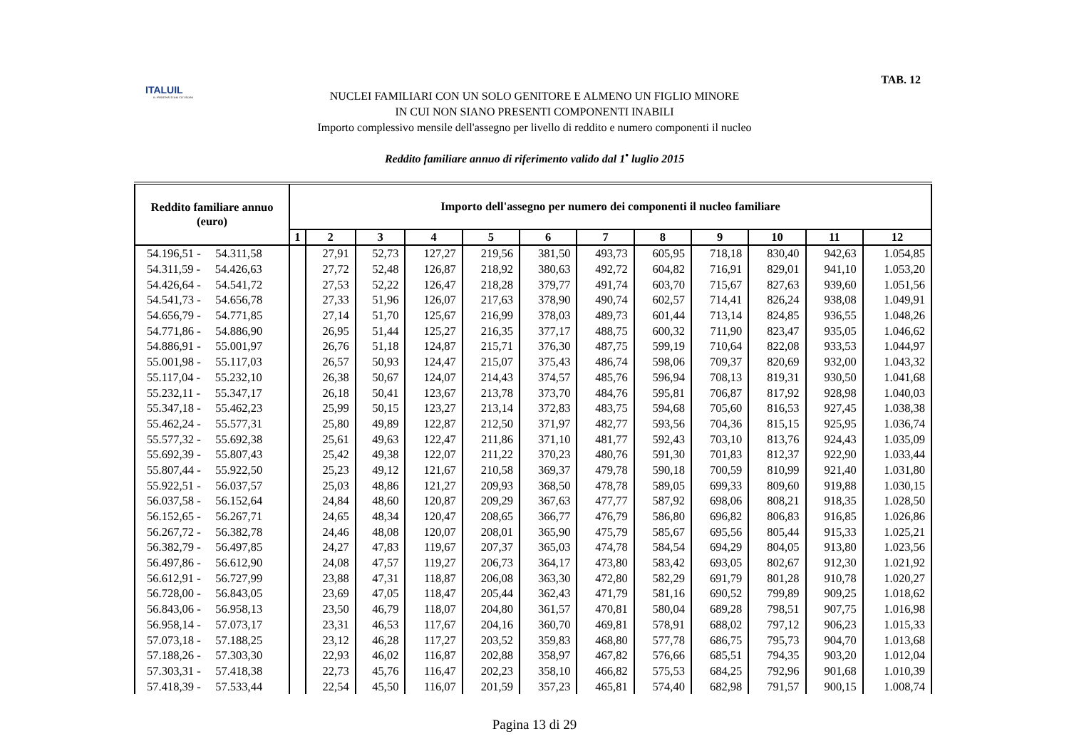ITALUIL
IL PATRONATO DEI CITTADINI
TAB. 12
NUCLEI FAMILIARI CON UN SOLO GENITORE E ALMENO UN FIGLIO MINORE
IN CUI NON SIANO PRESENTI COMPONENTI INABILI
Importo complessivo mensile dell'assegno per livello di reddito e numero componenti il nucleo
Reddito familiare annuo di riferimento valido dal 1<sup>•</sup> luglio 2015
| Reddito familiare annuo (euro) | Importo dell'assegno per numero dei componenti il nucleo familiare | | | | | | | | | | | |
| --- | --- | --- | --- | --- | --- | --- | --- | --- | --- | --- | --- | --- |
| | 1 | 2 | 3 | 4 | 5 | 6 | 7 | 8 | 9 | 10 | 11 | 12 |
| 54.196,51 - 54.311,58 | | 27,91 | 52,73 | 127,27 | 219,56 | 381,50 | 493,73 | 605,95 | 718,18 | 830,40 | 942,63 | 1.054,85 |
| 54.311,59 - 54.426,63 | | 27,72 | 52,48 | 126,87 | 218,92 | 380,63 | 492,72 | 604,82 | 716,91 | 829,01 | 941,10 | 1.053,20 |
| 54.426,64 - 54.541,72 | | 27,53 | 52,22 | 126,47 | 218,28 | 379,77 | 491,74 | 603,70 | 715,67 | 827,63 | 939,60 | 1.051,56 |
| 54.541,73 - 54.656,78 | | 27,33 | 51,96 | 126,07 | 217,63 | 378,90 | 490,74 | 602,57 | 714,41 | 826,24 | 938,08 | 1.049,91 |
| 54.656,79 - 54.771,85 | | 27,14 | 51,70 | 125,67 | 216,99 | 378,03 | 489,73 | 601,44 | 713,14 | 824,85 | 936,55 | 1.048,26 |
| 54.771,86 - 54.886,90 | | 26,95 | 51,44 | 125,27 | 216,35 | 377,17 | 488,75 | 600,32 | 711,90 | 823,47 | 935,05 | 1.046,62 |
| 54.886,91 - 55.001,97 | | 26,76 | 51,18 | 124,87 | 215,71 | 376,30 | 487,75 | 599,19 | 710,64 | 822,08 | 933,53 | 1.044,97 |
| 55.001,98 - 55.117,03 | | 26,57 | 50,93 | 124,47 | 215,07 | 375,43 | 486,74 | 598,06 | 709,37 | 820,69 | 932,00 | 1.043,32 |
| 55.117,04 - 55.232,10 | | 26,38 | 50,67 | 124,07 | 214,43 | 374,57 | 485,76 | 596,94 | 708,13 | 819,31 | 930,50 | 1.041,68 |
| 55.232,11 - 55.347,17 | | 26,18 | 50,41 | 123,67 | 213,78 | 373,70 | 484,76 | 595,81 | 706,87 | 817,92 | 928,98 | 1.040,03 |
| 55.347,18 - 55.462,23 | | 25,99 | 50,15 | 123,27 | 213,14 | 372,83 | 483,75 | 594,68 | 705,60 | 816,53 | 927,45 | 1.038,38 |
| 55.462,24 - 55.577,31 | | 25,80 | 49,89 | 122,87 | 212,50 | 371,97 | 482,77 | 593,56 | 704,36 | 815,15 | 925,95 | 1.036,74 |
| 55.577,32 - 55.692,38 | | 25,61 | 49,63 | 122,47 | 211,86 | 371,10 | 481,77 | 592,43 | 703,10 | 813,76 | 924,43 | 1.035,09 |
| 55.692,39 - 55.807,43 | | 25,42 | 49,38 | 122,07 | 211,22 | 370,23 | 480,76 | 591,30 | 701,83 | 812,37 | 922,90 | 1.033,44 |
| 55.807,44 - 55.922,50 | | 25,23 | 49,12 | 121,67 | 210,58 | 369,37 | 479,78 | 590,18 | 700,59 | 810,99 | 921,40 | 1.031,80 |
| 55.922,51 - 56.037,57 | | 25,03 | 48,86 | 121,27 | 209,93 | 368,50 | 478,78 | 589,05 | 699,33 | 809,60 | 919,88 | 1.030,15 |
| 56.037,58 - 56.152,64 | | 24,84 | 48,60 | 120,87 | 209,29 | 367,63 | 477,77 | 587,92 | 698,06 | 808,21 | 918,35 | 1.028,50 |
| 56.152,65 - 56.267,71 | | 24,65 | 48,34 | 120,47 | 208,65 | 366,77 | 476,79 | 586,80 | 696,82 | 806,83 | 916,85 | 1.026,86 |
| 56.267,72 - 56.382,78 | | 24,46 | 48,08 | 120,07 | 208,01 | 365,90 | 475,79 | 585,67 | 695,56 | 805,44 | 915,33 | 1.025,21 |
| 56.382,79 - 56.497,85 | | 24,27 | 47,83 | 119,67 | 207,37 | 365,03 | 474,78 | 584,54 | 694,29 | 804,05 | 913,80 | 1.023,56 |
| 56.497,86 - 56.612,90 | | 24,08 | 47,57 | 119,27 | 206,73 | 364,17 | 473,80 | 583,42 | 693,05 | 802,67 | 912,30 | 1.021,92 |
| 56.612,91 - 56.727,99 | | 23,88 | 47,31 | 118,87 | 206,08 | 363,30 | 472,80 | 582,29 | 691,79 | 801,28 | 910,78 | 1.020,27 |
| 56.728,00 - 56.843,05 | | 23,69 | 47,05 | 118,47 | 205,44 | 362,43 | 471,79 | 581,16 | 690,52 | 799,89 | 909,25 | 1.018,62 |
| 56.843,06 - 56.958,13 | | 23,50 | 46,79 | 118,07 | 204,80 | 361,57 | 470,81 | 580,04 | 689,28 | 798,51 | 907,75 | 1.016,98 |
| 56.958,14 - 57.073,17 | | 23,31 | 46,53 | 117,67 | 204,16 | 360,70 | 469,81 | 578,91 | 688,02 | 797,12 | 906,23 | 1.015,33 |
| 57.073,18 - 57.188,25 | | 23,12 | 46,28 | 117,27 | 203,52 | 359,83 | 468,80 | 577,78 | 686,75 | 795,73 | 904,70 | 1.013,68 |
| 57.188,26 - 57.303,30 | | 22,93 | 46,02 | 116,87 | 202,88 | 358,97 | 467,82 | 576,66 | 685,51 | 794,35 | 903,20 | 1.012,04 |
| 57.303,31 - 57.418,38 | | 22,73 | 45,76 | 116,47 | 202,23 | 358,10 | 466,82 | 575,53 | 684,25 | 792,96 | 901,68 | 1.010,39 |
| 57.418,39 - 57.533,44 | | 22,54 | 45,50 | 116,07 | 201,59 | 357,23 | 465,81 | 574,40 | 682,98 | 791,57 | 900,15 | 1.008,74 |
Pagina 13 di 29